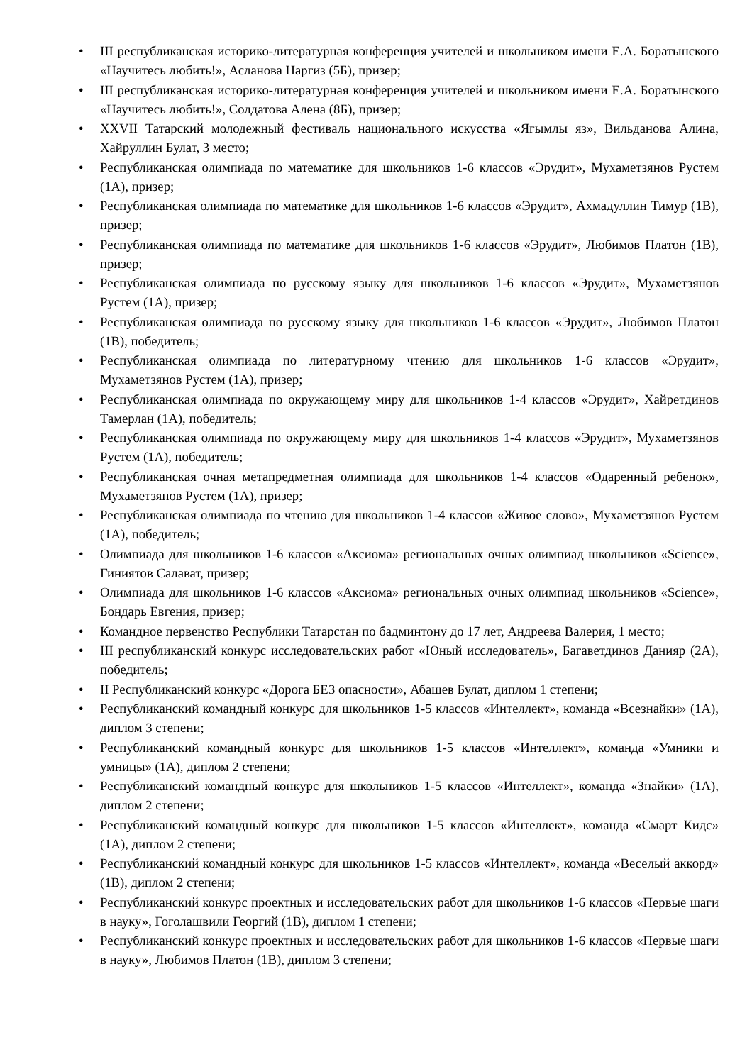• III республиканская историко-литературная конференция учителей и школьником имени Е.А. Боратынского «Научитесь любить!», Асланова Наргиз (5Б), призер;
• III республиканская историко-литературная конференция учителей и школьником имени Е.А. Боратынского «Научитесь любить!», Солдатова Алена (8Б), призер;
• XXVII Татарский молодежный фестиваль национального искусства «Ягымлы яз», Вильданова Алина, Хайруллин Булат, 3 место;
• Республиканская олимпиада по математике для школьников 1-6 классов «Эрудит», Мухаметзянов Рустем (1А), призер;
• Республиканская олимпиада по математике для школьников 1-6 классов «Эрудит», Ахмадуллин Тимур (1В), призер;
• Республиканская олимпиада по математике для школьников 1-6 классов «Эрудит», Любимов Платон (1В), призер;
• Республиканская олимпиада по русскому языку для школьников 1-6 классов «Эрудит», Мухаметзянов Рустем (1А), призер;
• Республиканская олимпиада по русскому языку для школьников 1-6 классов «Эрудит», Любимов Платон (1В), победитель;
• Республиканская олимпиада по литературному чтению для школьников 1-6 классов «Эрудит», Мухаметзянов Рустем (1А), призер;
• Республиканская олимпиада по окружающему миру для школьников 1-4 классов «Эрудит», Хайретдинов Тамерлан (1А), победитель;
• Республиканская олимпиада по окружающему миру для школьников 1-4 классов «Эрудит», Мухаметзянов Рустем (1А), победитель;
• Республиканская очная метапредметная олимпиада для школьников 1-4 классов «Одаренный ребенок», Мухаметзянов Рустем (1А), призер;
• Республиканская олимпиада по чтению для школьников 1-4 классов «Живое слово», Мухаметзянов Рустем (1А), победитель;
• Олимпиада для школьников 1-6 классов «Аксиома» региональных очных олимпиад школьников «Science», Гиниятов Салават, призер;
• Олимпиада для школьников 1-6 классов «Аксиома» региональных очных олимпиад школьников «Science», Бондарь Евгения, призер;
• Командное первенство Республики Татарстан по бадминтону до 17 лет, Андреева Валерия, 1 место;
• III республиканский конкурс исследовательских работ «Юный исследователь», Багаветдинов Данияр (2А), победитель;
• II Республиканский конкурс «Дорога БЕЗ опасности», Абашев Булат, диплом 1 степени;
• Республиканский командный конкурс для школьников 1-5 классов «Интеллект», команда «Всезнайки» (1А), диплом 3 степени;
• Республиканский командный конкурс для школьников 1-5 классов «Интеллект», команда «Умники и умницы» (1А), диплом 2 степени;
• Республиканский командный конкурс для школьников 1-5 классов «Интеллект», команда «Знайки» (1А), диплом 2 степени;
• Республиканский командный конкурс для школьников 1-5 классов «Интеллект», команда «Смарт Кидс» (1А), диплом 2 степени;
• Республиканский командный конкурс для школьников 1-5 классов «Интеллект», команда «Веселый аккорд» (1В), диплом 2 степени;
• Республиканский конкурс проектных и исследовательских работ для школьников 1-6 классов «Первые шаги в науку», Гоголашвили Георгий (1В), диплом 1 степени;
• Республиканский конкурс проектных и исследовательских работ для школьников 1-6 классов «Первые шаги в науку», Любимов Платон (1В), диплом 3 степени;